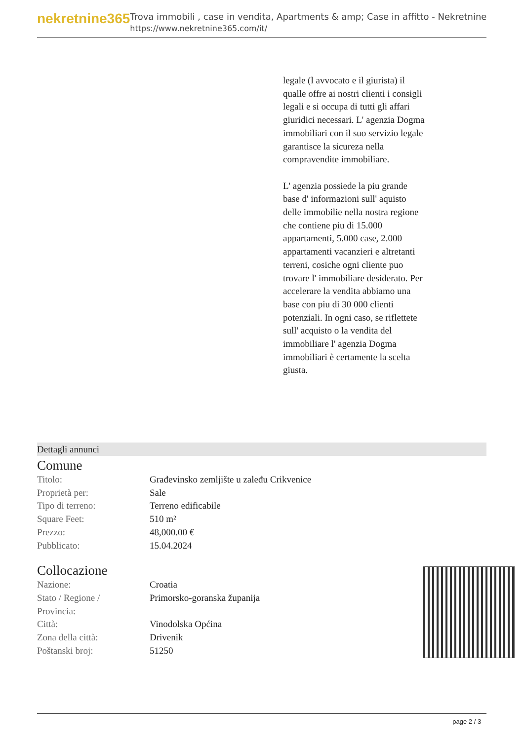nekretnine365
Trova immobili , case in vendita, Apartments & amp; Case in affitto - Nekretnine
https://www.nekretnine365.com/it/
legale (l avvocato e il giurista) il qualle offre ai nostri clienti i consigli legali e si occupa di tutti gli affari giuridici necessari. L' agenzia Dogma immobiliari con il suo servizio legale garantisce la sicureza nella compravendite immobiliare.
L' agenzia possiede la piu grande base d' informazioni sull' aquisto delle immobilie nella nostra regione che contiene piu di 15.000 appartamenti, 5.000 case, 2.000 appartamenti vacanzieri e altretanti terreni, cosiche ogni cliente puo trovare l' immobiliare desiderato. Per accelerare la vendita abbiamo una base con piu di 30 000 clienti potenziali. In ogni caso, se riflettete sull' acquisto o la vendita del immobiliare l' agenzia Dogma immobiliari è certamente la scelta giusta.
Dettagli annunci
Comune
| Titolo: | Građevinsko zemljište u zaleđu Crikvenice |
| Proprietà per: | Sale |
| Tipo di terreno: | Terreno edificabile |
| Square Feet: | 510 m² |
| Prezzo: | 48,000.00 € |
| Pubblicato: | 15.04.2024 |
Collocazione
| Nazione: | Croatia |
| Stato / Regione / Provincia: | Primorsko-goranska županija |
| Città: | Vinodolska Općina |
| Zona della città: | Drivenik |
| Poštanski broj: | 51250 |
page 2 / 3